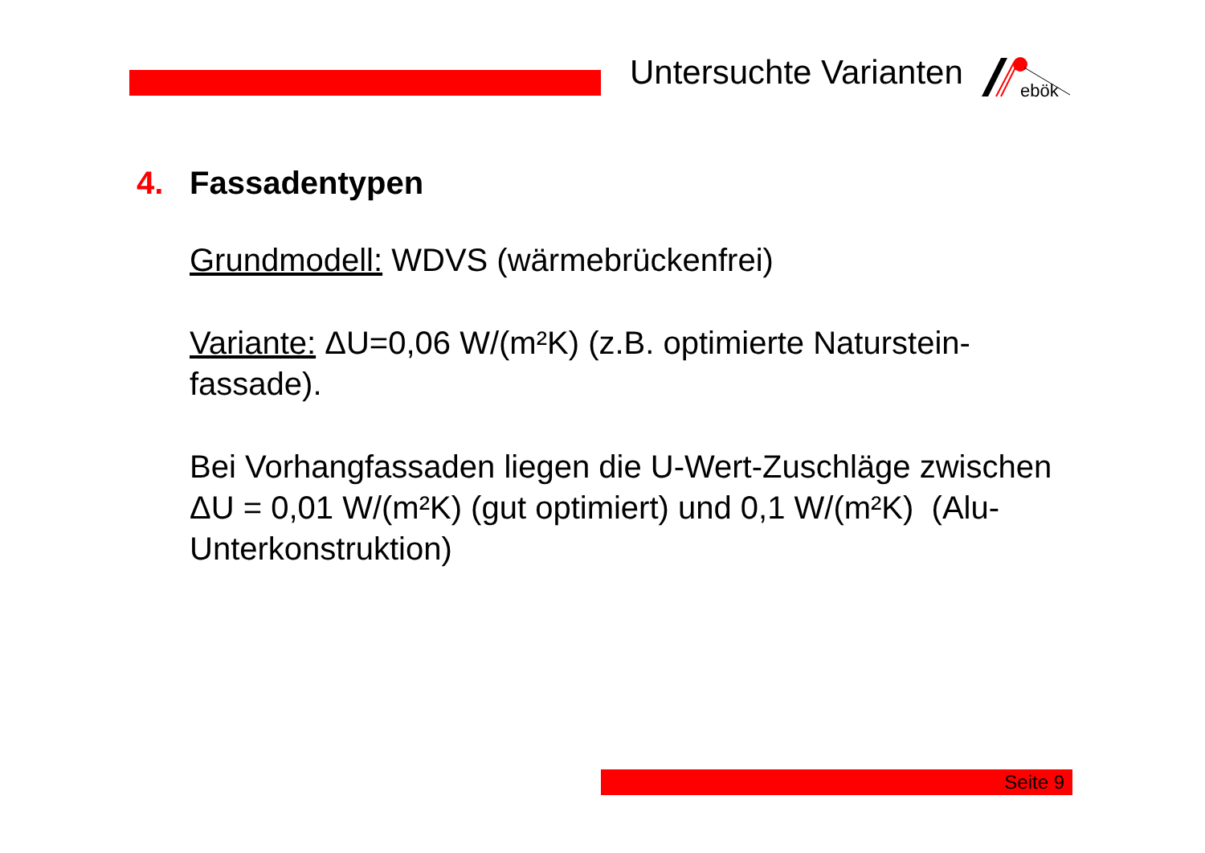Untersuchte Varianten
ebök
4. Fassadentypen
Grundmodell: WDVS (wärmebrückenfrei)
Variante: ΔU=0,06 W/(m²K) (z.B. optimierte Naturstein-fassade).
Bei Vorhangfassaden liegen die U-Wert-Zuschläge zwischen ΔU = 0,01 W/(m²K) (gut optimiert) und 0,1 W/(m²K) (Alu-Unterkonstruktion)
Seite 9